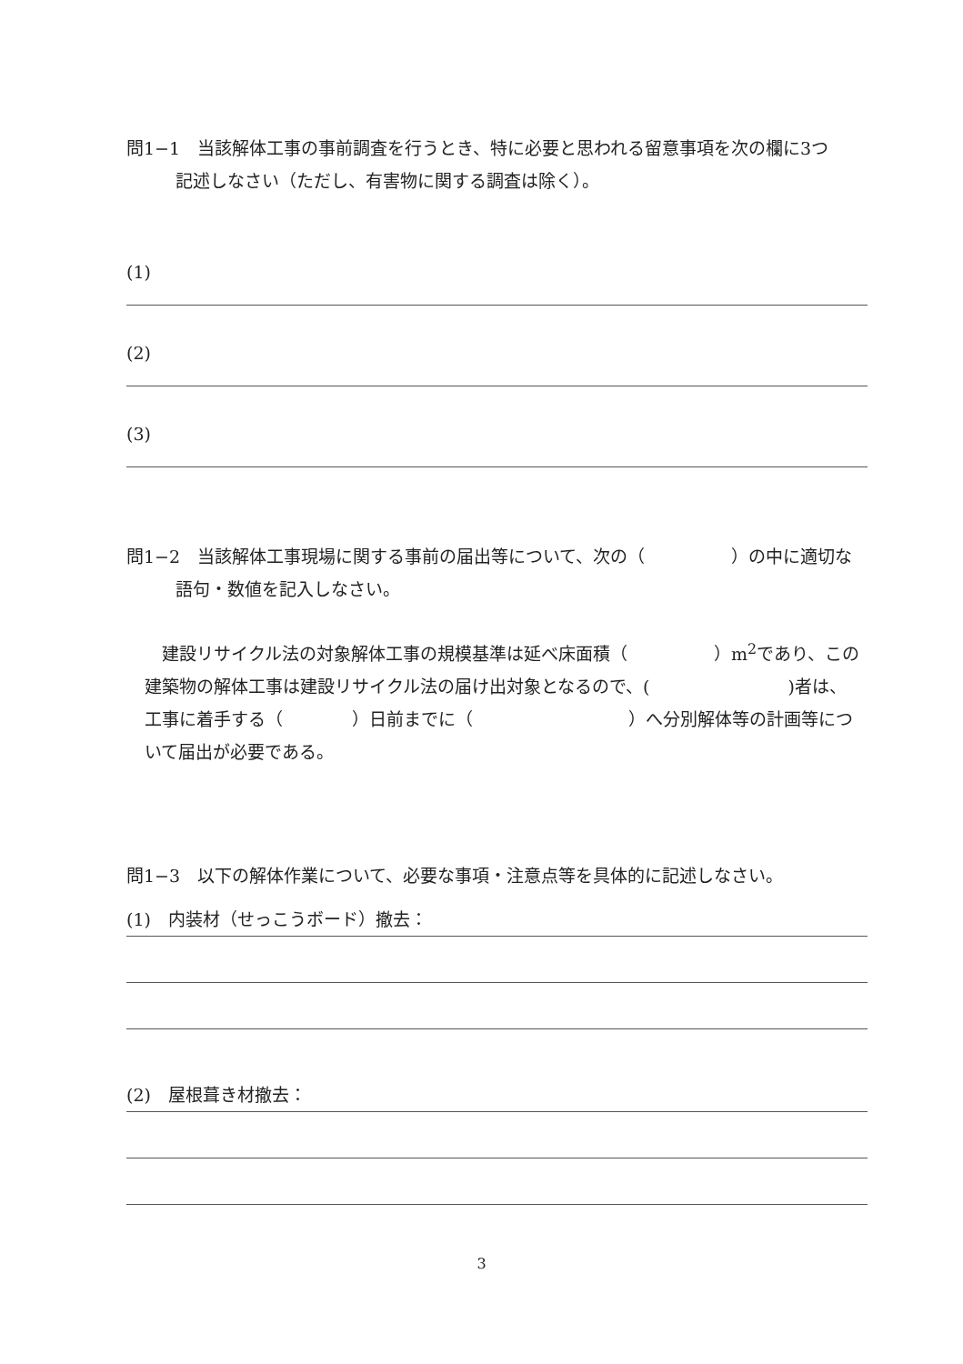問1−1　当該解体工事の事前調査を行うとき、特に必要と思われる留意事項を次の欄に3つ
記述しなさい（ただし、有害物に関する調査は除く）。
(1)
(2)
(3)
問1−2　当該解体工事現場に関する事前の届出等について、次の（　　　　　）の中に適切な
語句・数値を記入しなさい。
　建設リサイクル法の対象解体工事の規模基準は延べ床面積（　　　　　）m<sup>2</sup>であり、この
建築物の解体工事は建設リサイクル法の届け出対象となるので、(　　　　　　　　)者は、
工事に着手する（　　　　）日前までに（　　　　　　　　　）へ分別解体等の計画等につ
いて届出が必要である。
問1−3　以下の解体作業について、必要な事項・注意点等を具体的に記述しなさい。
(1)　内装材（せっこうボード）撤去：
(2)　屋根葺き材撤去：
3